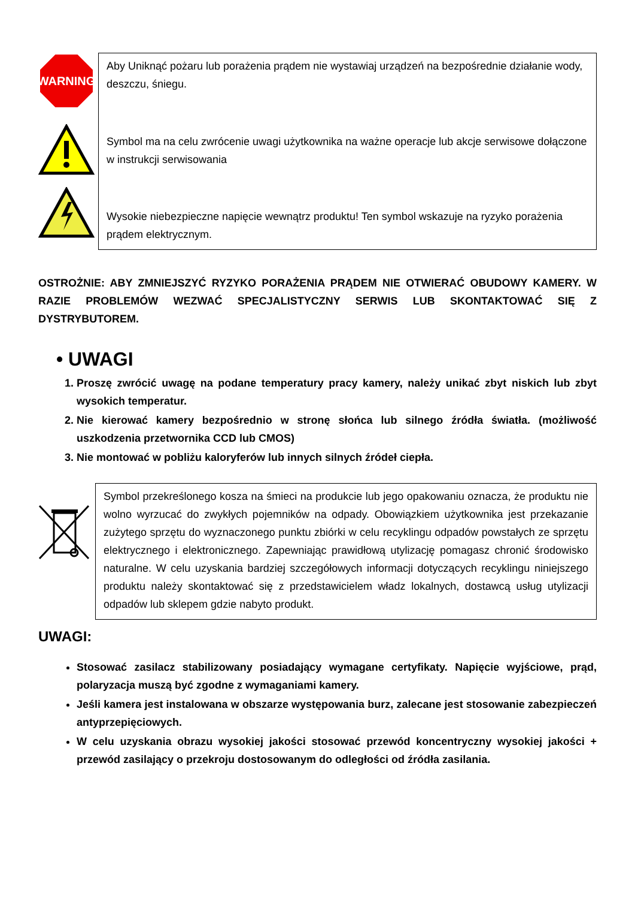WARNING
Aby Uniknąć pożaru lub porażenia prądem nie wystawiaj urządzeń na bezpośrednie działanie wody, deszczu, śniegu.
Symbol ma na celu zwrócenie uwagi użytkownika na ważne operacje lub akcje serwisowe dołączone w instrukcji serwisowania
Wysokie niebezpieczne napięcie wewnątrz produktu! Ten symbol wskazuje na ryzyko porażenia prądem elektrycznym.
OSTROŻNIE: ABY ZMNIEJSZYĆ RYZYKO PORAŻENIA PRĄDEM NIE OTWIERAĆ OBUDOWY KAMERY. W RAZIE PROBLEMÓW WEZWAĆ SPECJALISTYCZNY SERWIS LUB SKONTAKTOWAĆ SIĘ Z DYSTRYBUTOREM.
• UWAGI
1. Proszę zwrócić uwagę na podane temperatury pracy kamery, należy unikać zbyt niskich lub zbyt wysokich temperatur.
2. Nie kierować kamery bezpośrednio w stronę słońca lub silnego źródła światła. (możliwość uszkodzenia przetwornika CCD lub CMOS)
3. Nie montować w pobliżu kaloryferów lub innych silnych źródeł ciepła.
Symbol przekreślonego kosza na śmieci na produkcie lub jego opakowaniu oznacza, że produktu nie wolno wyrzucać do zwykłych pojemników na odpady. Obowiązkiem użytkownika jest przekazanie zużytego sprzętu do wyznaczonego punktu zbiórki w celu recyklingu odpadów powstałych ze sprzętu elektrycznego i elektronicznego. Zapewniając prawidłową utylizację pomagasz chronić środowisko naturalne. W celu uzyskania bardziej szczegółowych informacji dotyczących recyklingu niniejszego produktu należy skontaktować się z przedstawicielem władz lokalnych, dostawcą usług utylizacji odpadów lub sklepem gdzie nabyto produkt.
UWAGI:
Stosować zasilacz stabilizowany posiadający wymagane certyfikaty. Napięcie wyjściowe, prąd, polaryzacja muszą być zgodne z wymaganiami kamery.
Jeśli kamera jest instalowana w obszarze występowania burz, zalecane jest stosowanie zabezpieczeń antyprzepięciowych.
W celu uzyskania obrazu wysokiej jakości stosować przewód koncentryczny wysokiej jakości + przewód zasilający o przekroju dostosowanym do odległości od źródła zasilania.